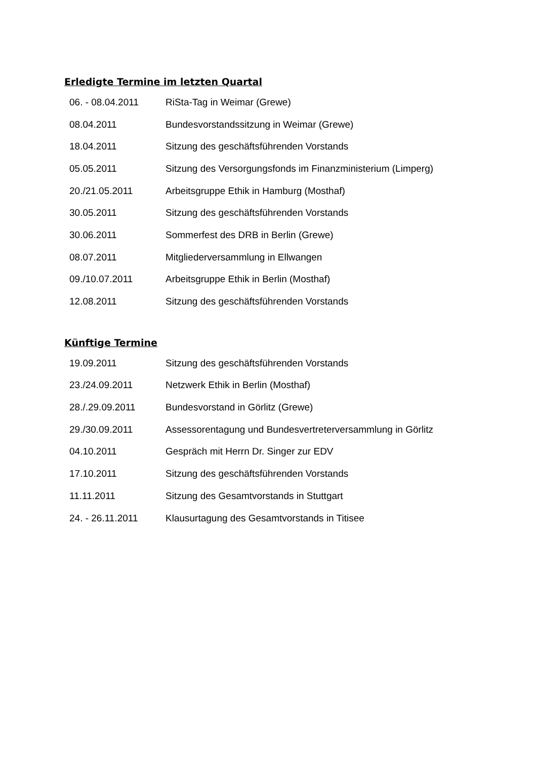Erledigte Termine im letzten Quartal
| 06. - 08.04.2011 | RiSta-Tag in Weimar (Grewe) |
| 08.04.2011 | Bundesvorstandssitzung in Weimar (Grewe) |
| 18.04.2011 | Sitzung des geschäftsführenden Vorstands |
| 05.05.2011 | Sitzung des Versorgungsfonds im Finanzministerium (Limperg) |
| 20./21.05.2011 | Arbeitsgruppe Ethik in Hamburg (Mosthaf) |
| 30.05.2011 | Sitzung des geschäftsführenden Vorstands |
| 30.06.2011 | Sommerfest des DRB in Berlin (Grewe) |
| 08.07.2011 | Mitgliederversammlung in Ellwangen |
| 09./10.07.2011 | Arbeitsgruppe Ethik in Berlin (Mosthaf) |
| 12.08.2011 | Sitzung des geschäftsführenden Vorstands |
Künftige Termine
| 19.09.2011 | Sitzung des geschäftsführenden Vorstands |
| 23./24.09.2011 | Netzwerk Ethik in Berlin (Mosthaf) |
| 28./.29.09.2011 | Bundesvorstand in Görlitz (Grewe) |
| 29./30.09.2011 | Assessorentagung und Bundesvertreterversammlung in Görlitz |
| 04.10.2011 | Gespräch mit Herrn Dr. Singer zur EDV |
| 17.10.2011 | Sitzung des geschäftsführenden Vorstands |
| 11.11.2011 | Sitzung des Gesamtvorstands in Stuttgart |
| 24. - 26.11.2011 | Klausurtagung des Gesamtvorstands in Titisee |